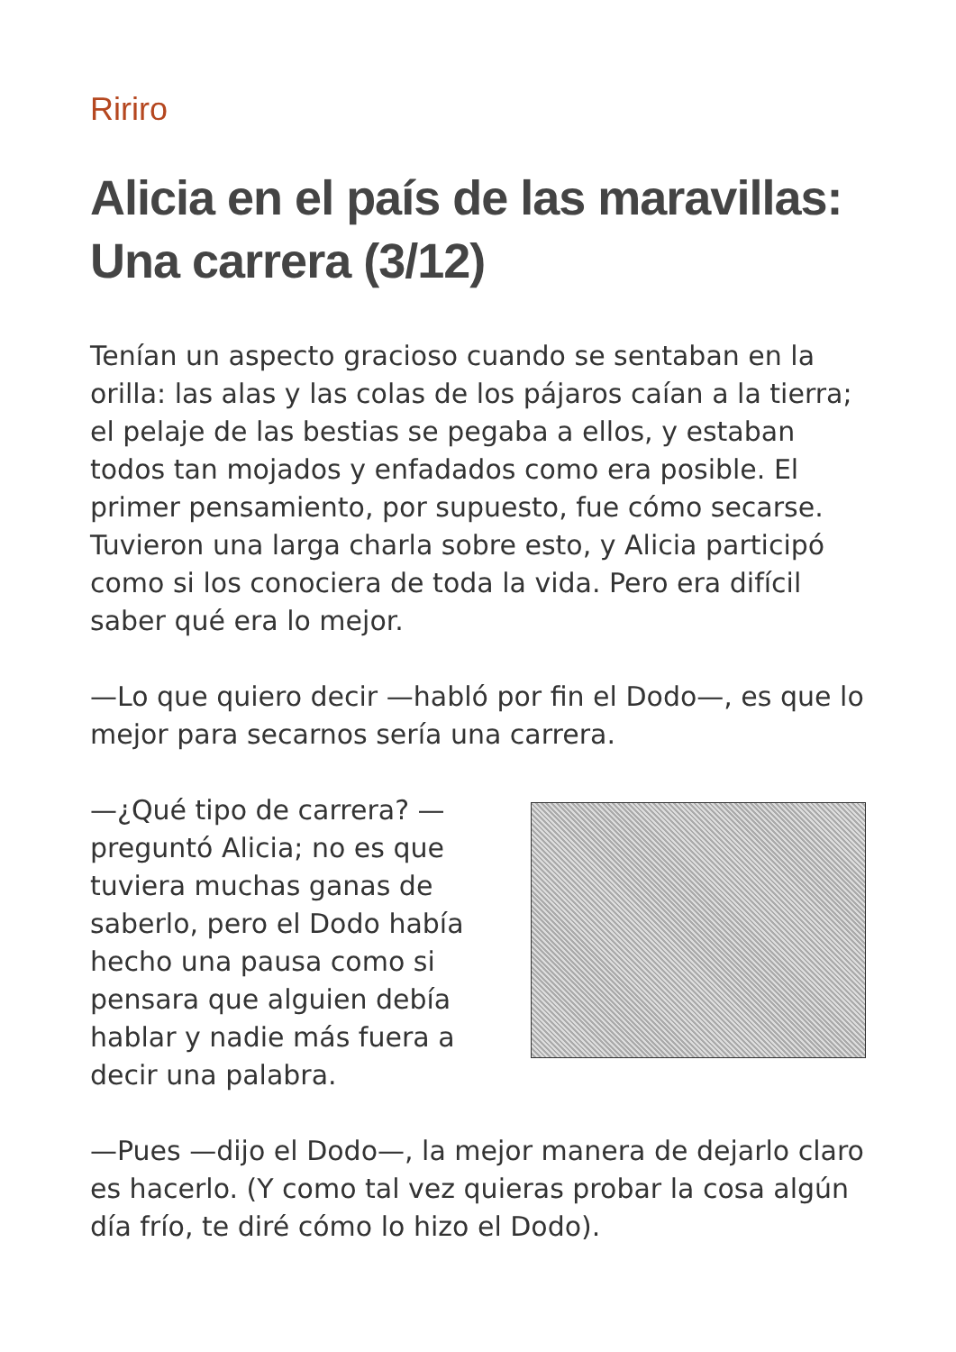Ririro
Alicia en el país de las maravillas: Una carrera (3/12)
Tenían un aspecto gracioso cuando se sentaban en la orilla: las alas y las colas de los pájaros caían a la tierra; el pelaje de las bestias se pegaba a ellos, y estaban todos tan mojados y enfadados como era posible. El primer pensamiento, por supuesto, fue cómo secarse. Tuvieron una larga charla sobre esto, y Alicia participó como si los conociera de toda la vida. Pero era difícil saber qué era lo mejor.
—Lo que quiero decir —habló por fin el Dodo—, es que lo mejor para secarnos sería una carrera.
—¿Qué tipo de carrera? —preguntó Alicia; no es que tuviera muchas ganas de saberlo, pero el Dodo había hecho una pausa como si pensara que alguien debía hablar y nadie más fuera a decir una palabra.
—Pues —dijo el Dodo—, la mejor manera de dejarlo claro es hacerlo. (Y como tal vez quieras probar la cosa algún día frío, te diré cómo lo hizo el Dodo).